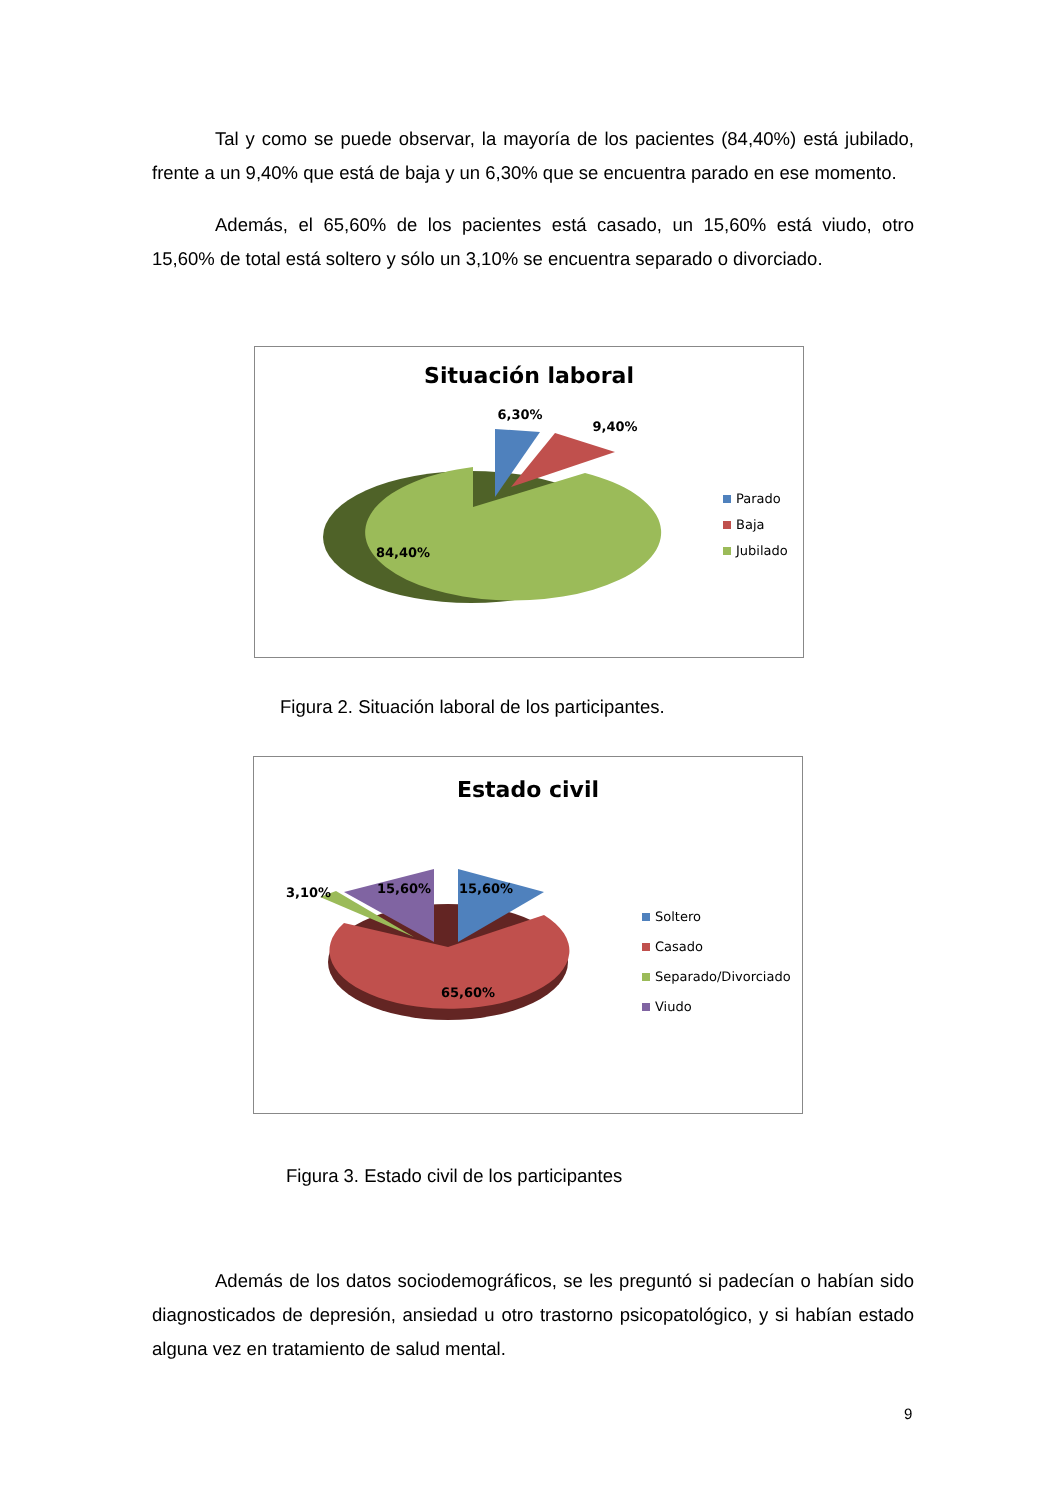Tal y como se puede observar, la mayoría de los pacientes (84,40%) está jubilado, frente a un 9,40% que está de baja y un 6,30% que se encuentra parado en ese momento.
Además, el 65,60% de los pacientes está casado, un 15,60% está viudo, otro 15,60% de total está soltero y sólo un 3,10% se encuentra separado o divorciado.
Situación laboral
6,30%
9,40%
84,40%
Parado
Baja
Jubilado
Figura 2. Situación laboral de los participantes.
Estado civil
3,10%
15,60%
15,60%
65,60%
Soltero
Casado
Separado/Divorciado
Viudo
Figura 3. Estado civil de los participantes
Además de los datos sociodemográficos, se les preguntó si padecían o habían sido diagnosticados de depresión, ansiedad u otro trastorno psicopatológico, y si habían estado alguna vez en tratamiento de salud mental.
9